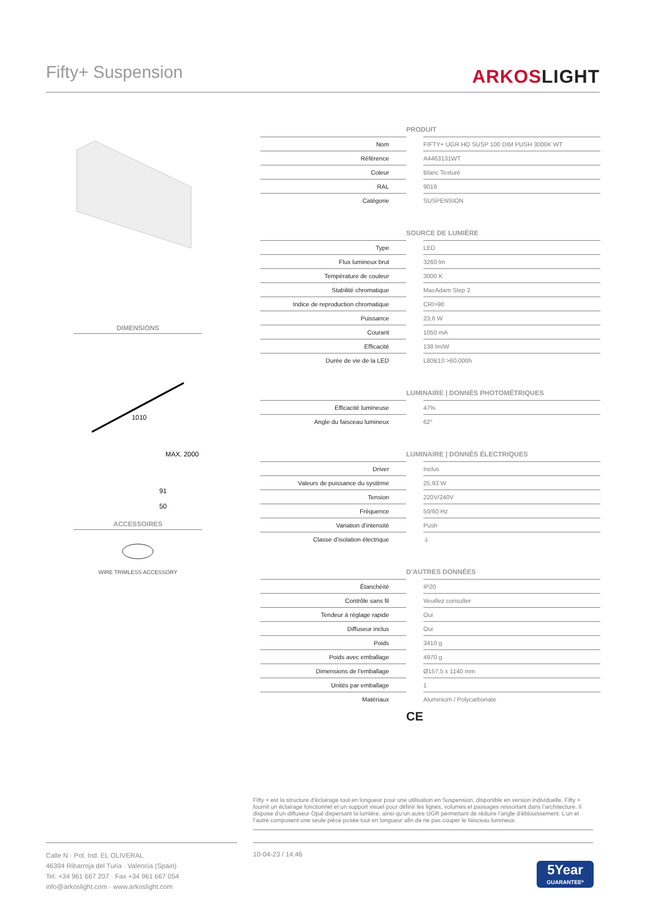Fifty+ Suspension
ARKOSLIGHT
DIMENSIONS
1010
MAX. 2000
91
50
ACCESSOIRES
WIRE TRIMLESS ACCESSORY
| PRODUIT | | |
| --- | --- | --- |
| Nom | | FIFTY+ UGR HO SUSP 100 DIM PUSH 3000K WT |
| Référence | | A4463131WT |
| Coleur | | Blanc Texturé |
| RAL | | 9016 |
| Catégorie | | SUSPENSION |
| SOURCE DE LUMIÈRE | | |
| --- | --- | --- |
| Type | | LED |
| Flux lumineux brut | | 3260 lm |
| Température de couleur | | 3000 K |
| Stabilité chromatique | | MacAdam Step 2 |
| Indice de reproduction chromatique | | CRI>90 |
| Puissance | | 23,6 W |
| Courant | | 1050 mA |
| Efficacité | | 138 lm/W |
| Durée de vie de la LED | | L80B10 >60.000h |
| LUMINAIRE / DONNÉS PHOTOMÉTRIQUES | | |
| --- | --- | --- |
| Efficacité lumineuse | | 47% |
| Angle du faisceau lumineux | | 62° |
| LUMINAIRE / DONNÉS ÉLECTRIQUES | | |
| --- | --- | --- |
| Driver | | Inclus |
| Valeurs de puissance du système | | 25,93 W |
| Tension | | 220V/240V |
| Fréquence | | 50/60 Hz |
| Variation d’intensité | | Push |
| Classe d’isolation électrique | | ⏚ |
| D’AUTRES DONNÉES | | |
| --- | --- | --- |
| Étanchéité | | IP20 |
| Contrôle sans fil | | Veuillez consulter |
| Tendeur à réglage rapide | | Oui |
| Diffuseur inclus | | Oui |
| Poids | | 3410 g |
| Poids avec emballage | | 4970 g |
| Dimensions de l’emballage | | Ø157,5 x 1140 mm |
| Unités par emballage | | 1 |
| Matériaux | | Aluminium / Polycarbonate |
CE
Fifty + est la structure d’éclairage tout en longueur pour une utilisation en Suspension, disponible en version individuelle. Fifty + fournit un éclairage fonctionnel et un support visuel pour définir les lignes, volumes et passages ressortant dans l’architecture. Il dispose d’un diffuseur Opal dispersant la lumière, ainsi qu’un autre UGR permettant de réduire l’angle d’éblouissement. L’un et l’autre composent une seule pièce posée tout en longueur afin de ne pas couper le faisceau lumineux.
Calle N · Pol. Ind. EL OLIVERAL
46394 Ribarroja del Turia · Valencia (Spain)
Tel. +34 961 667 207 · Fax +34 961 667 054
info@arkoslight.com · www.arkoslight.com
10-04-23 / 14:46
5Year
GUARANTEE*